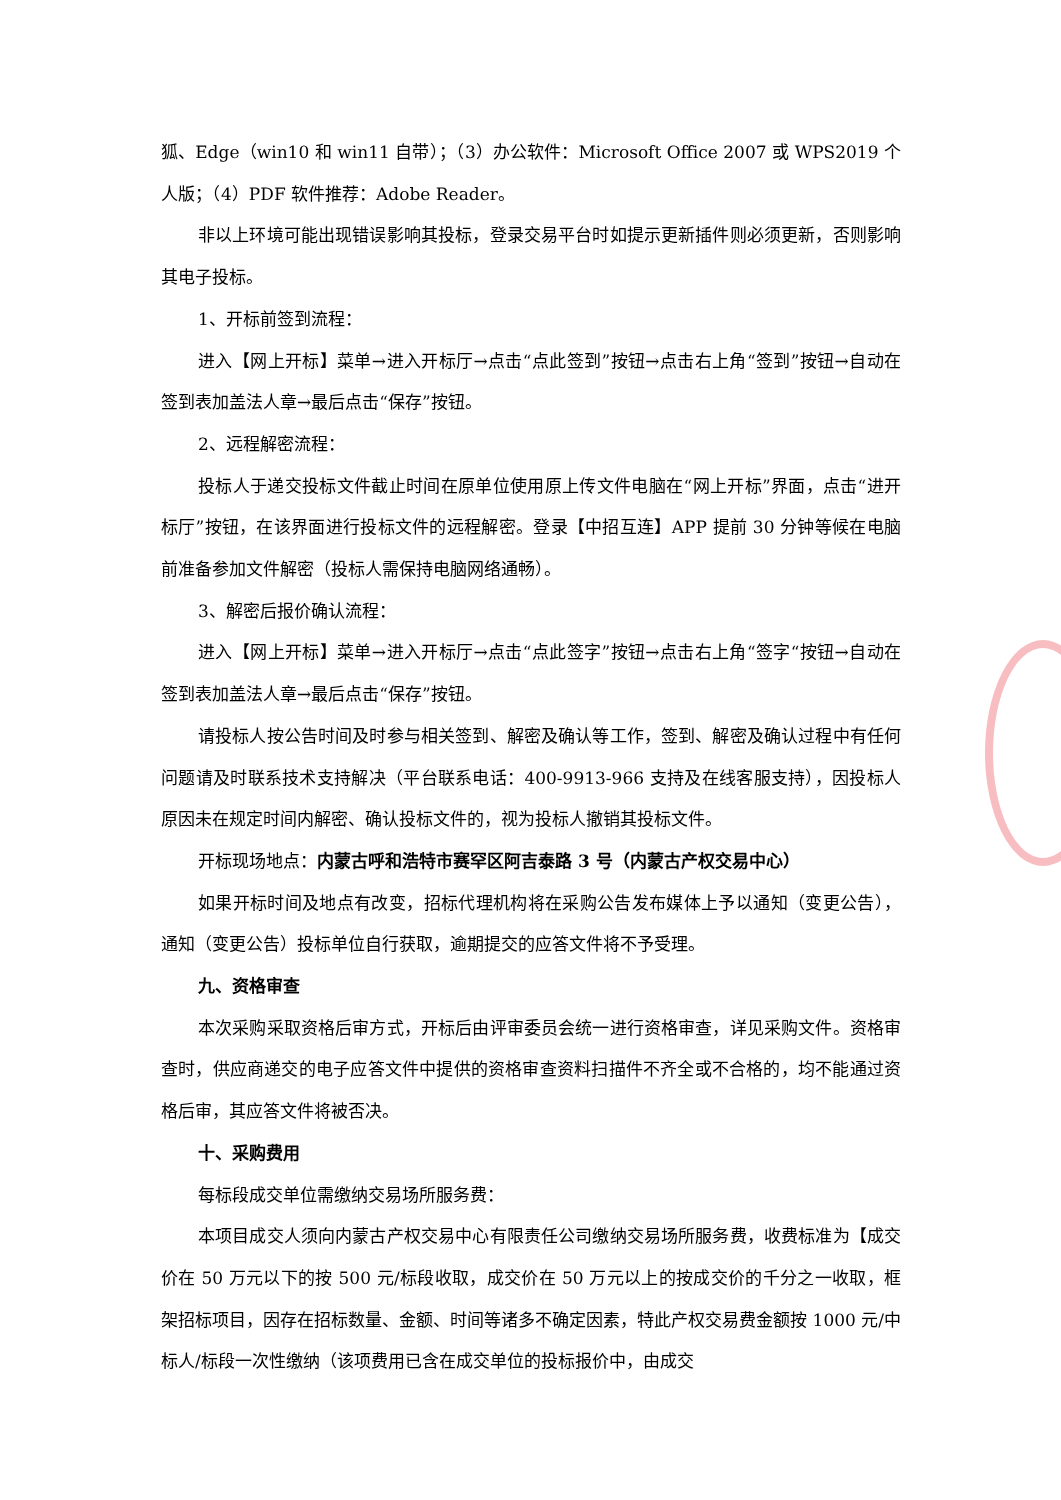狐、Edge（win10 和 win11 自带）；（3）办公软件：Microsoft Office 2007 或 WPS2019 个人版；（4）PDF 软件推荐：Adobe Reader。
非以上环境可能出现错误影响其投标，登录交易平台时如提示更新插件则必须更新，否则影响其电子投标。
1、开标前签到流程：
进入【网上开标】菜单→进入开标厅→点击“点此签到”按钮→点击右上角“签到”按钮→自动在签到表加盖法人章→最后点击“保存”按钮。
2、远程解密流程：
投标人于递交投标文件截止时间在原单位使用原上传文件电脑在“网上开标”界面，点击“进开标厅”按钮，在该界面进行投标文件的远程解密。登录【中招互连】APP 提前 30 分钟等候在电脑前准备参加文件解密（投标人需保持电脑网络通畅）。
3、解密后报价确认流程：
进入【网上开标】菜单→进入开标厅→点击“点此签字”按钮→点击右上角“签字“按钮→自动在签到表加盖法人章→最后点击“保存”按钮。
请投标人按公告时间及时参与相关签到、解密及确认等工作，签到、解密及确认过程中有任何问题请及时联系技术支持解决（平台联系电话：400-9913-966 支持及在线客服支持），因投标人原因未在规定时间内解密、确认投标文件的，视为投标人撤销其投标文件。
开标现场地点：内蒙古呼和浩特市赛罕区阿吉泰路 3 号（内蒙古产权交易中心）
如果开标时间及地点有改变，招标代理机构将在采购公告发布媒体上予以通知（变更公告），通知（变更公告）投标单位自行获取，逾期提交的应答文件将不予受理。
九、资格审查
本次采购采取资格后审方式，开标后由评审委员会统一进行资格审查，详见采购文件。资格审查时，供应商递交的电子应答文件中提供的资格审查资料扫描件不齐全或不合格的，均不能通过资格后审，其应答文件将被否决。
十、采购费用
每标段成交单位需缴纳交易场所服务费：
本项目成交人须向内蒙古产权交易中心有限责任公司缴纳交易场所服务费，收费标准为【成交价在 50 万元以下的按 500 元/标段收取，成交价在 50 万元以上的按成交价的千分之一收取，框架招标项目，因存在招标数量、金额、时间等诸多不确定因素，特此产权交易费金额按 1000 元/中标人/标段一次性缴纳（该项费用已含在成交单位的投标报价中，由成交